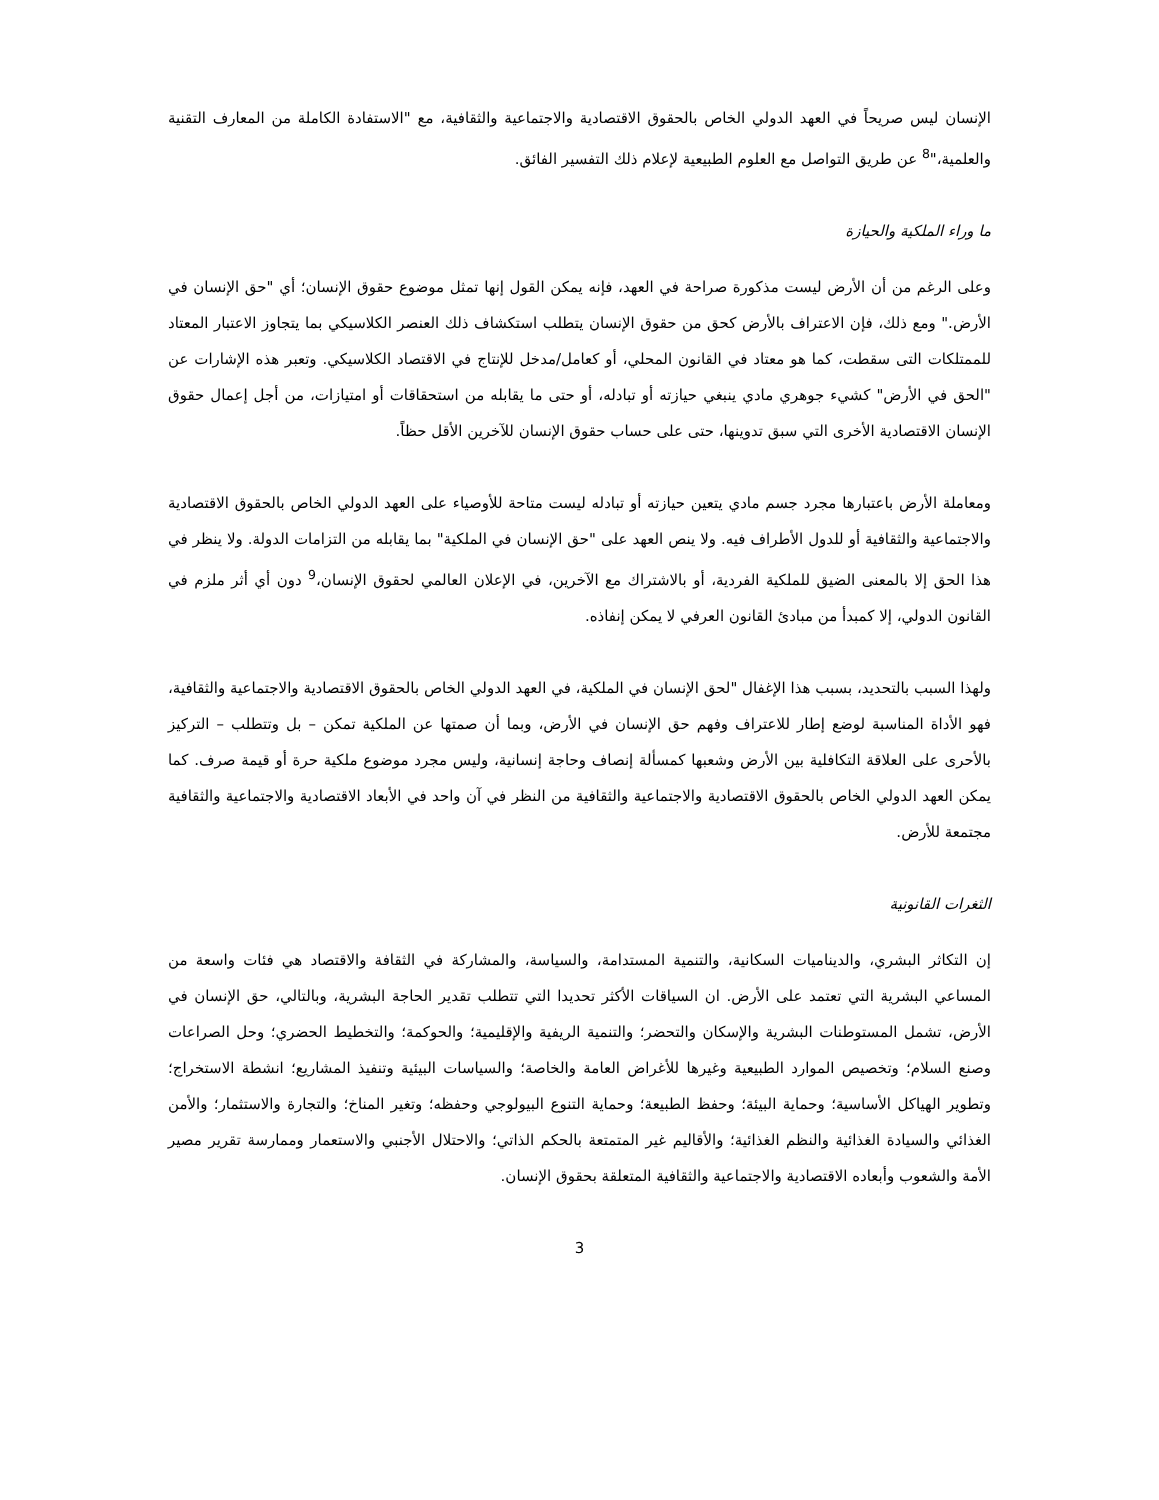الإنسان ليس صريحاً في العهد الدولي الخاص بالحقوق الاقتصادية والاجتماعية والثقافية، مع "الاستفادة الكاملة من المعارف التقنية والعلمية،"<sup>8</sup> عن طريق التواصل مع العلوم الطبيعية لإعلام ذلك التفسير الفائق.
ما وراء الملكية والحيازة
وعلى الرغم من أن الأرض ليست مذكورة صراحة في العهد، فإنه يمكن القول إنها تمثل موضوع حقوق الإنسان؛ أي "حق الإنسان في الأرض." ومع ذلك، فإن الاعتراف بالأرض كحق من حقوق الإنسان يتطلب استكشاف ذلك العنصر الكلاسيكي بما يتجاوز الاعتبار المعتاد للممتلكات التى سقطت، كما هو معتاد في القانون المحلي، أو كعامل/مدخل للإنتاج في الاقتصاد الكلاسيكي. وتعبر هذه الإشارات عن "الحق في الأرض" كشيء جوهري مادي ينبغي حيازته أو تبادله، أو حتى ما يقابله من استحقاقات أو امتيازات، من أجل إعمال حقوق الإنسان الاقتصادية الأخرى التي سبق تدوينها، حتى على حساب حقوق الإنسان للآخرين الأقل حظاً.
ومعاملة الأرض باعتبارها مجرد جسم مادي يتعين حيازته أو تبادله ليست متاحة للأوصياء على العهد الدولي الخاص بالحقوق الاقتصادية والاجتماعية والثقافية أو للدول الأطراف فيه. ولا ينص العهد على "حق الإنسان في الملكية" بما يقابله من التزامات الدولة. ولا ينظر في هذا الحق إلا بالمعنى الضيق للملكية الفردية، أو بالاشتراك مع الآخرين، في الإعلان العالمي لحقوق الإنسان،<sup>9</sup> دون أي أثر ملزم في القانون الدولي، إلا كمبدأ من مبادئ القانون العرفي لا يمكن إنفاذه.
ولهذا السبب بالتحديد، بسبب هذا الإغفال "لحق الإنسان في الملكية، في العهد الدولي الخاص بالحقوق الاقتصادية والاجتماعية والثقافية، فهو الأداة المناسبة لوضع إطار للاعتراف وفهم حق الإنسان في الأرض، وبما أن صمتها عن الملكية تمكن – بل وتتطلب – التركيز بالأحرى على العلاقة التكافلية بين الأرض وشعبها كمسألة إنصاف وحاجة إنسانية، وليس مجرد موضوع ملكية حرة أو قيمة صرف. كما يمكن العهد الدولي الخاص بالحقوق الاقتصادية والاجتماعية والثقافية من النظر في آن واحد في الأبعاد الاقتصادية والاجتماعية والثقافية مجتمعة للأرض.
الثغرات القانونية
إن التكاثر البشري، والديناميات السكانية، والتنمية المستدامة، والسياسة، والمشاركة في الثقافة والاقتصاد هي فئات واسعة من المساعي البشرية التي تعتمد على الأرض. ان السياقات الأكثر تحديدا التي تتطلب تقدير الحاجة البشرية، وبالتالي، حق الإنسان في الأرض، تشمل المستوطنات البشرية والإسكان والتحضر؛ والتنمية الريفية والإقليمية؛ والحوكمة؛ والتخطيط الحضري؛ وحل الصراعات وصنع السلام؛ وتخصيص الموارد الطبيعية وغيرها للأغراض العامة والخاصة؛ والسياسات البيئية وتنفيذ المشاريع؛ انشطة الاستخراج؛ وتطوير الهياكل الأساسية؛ وحماية البيئة؛ وحفظ الطبيعة؛ وحماية التنوع البيولوجي وحفظه؛ وتغير المناخ؛ والتجارة والاستثمار؛ والأمن الغذائي والسيادة الغذائية والنظم الغذائية؛ والأقاليم غير المتمتعة بالحكم الذاتي؛ والاحتلال الأجنبي والاستعمار وممارسة تقرير مصير الأمة والشعوب وأبعاده الاقتصادية والاجتماعية والثقافية المتعلقة بحقوق الإنسان.
3